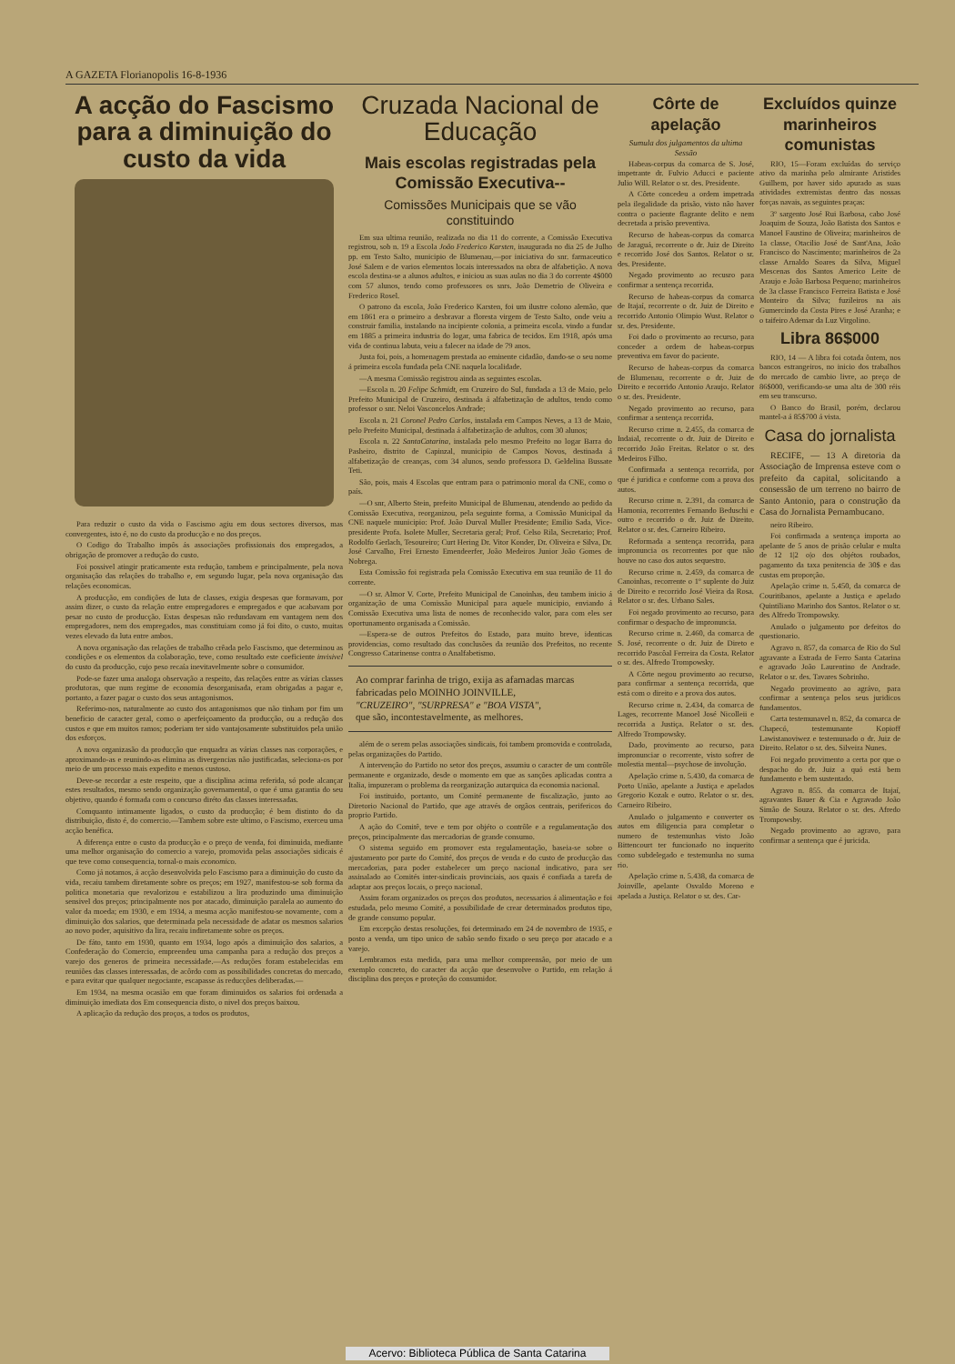A GAZETA Florianopolis 16-8-1936
A acção do Fascismo para a diminuição do custo da vida
Para reduzir o custo da vida o Fascismo agiu em dous sectores diversos, mas convergentes, isto é, no do custo da producção e no dos preços.
O Codigo do Trabalho impôs ás associações profissionais dos empregados, a obrigação de promover a redução do custo.
Foi possivel atingir praticamente esta redução, tambem e principalmente, pela nova organisação das relações do trabalho e, em segundo lugar, pela nova organisação das relações economicas.
A producção, em condições de luta de classes, exigia despesas que formavam, por assim dizer, o custo da relação entre empregadores e empregados e que acabavam por pesar no custo de producção. Estas despesas não redundavam em vantagem nem dos empregadores, nem dos empregados, mas constituiam como já foi dito, o custo, muitas vezes elevado da luta entre ambos.
A nova organisação das relações de trabalho crêada pelo Fascismo, que determinou as condições e os elementos da colaboração, teve, como resultado este coeficiente invisivel do custo da producção, cujo peso recaía inevitavelmente sobre o consumidor.
Pode-se fazer uma analoga observação a respeito, das relações entre as várias classes produtoras, que num regime de economia desorganisada, eram obrigadas a pagar e, portanto, a fazer pagar o custo dos seus antagonismos.
Referimo-nos, naturalmente ao custo dos antagonismos que não tinham por fim um beneficio de caracter geral, como o aperfeiçoamento da producção, ou a redução dos custos e que em muitos ramos; poderiam ter sido vantajosamente substituidos pela união dos esforços.
A nova organizasão da producção que enquadra as várias classes nas corporações, e aproximando-as e reunindo-as elimina as divergencias não justificadas, seleciona-os por meio de um processo mais expedito e menos custoso.
Deve-se recordar a este respeito, que a disciplina acima referida, só pode alcançar estes resultados, mesmo sendo organização governamental, o que é uma garantia do seu objetivo, quando é formada com o concurso diréto das classes interessadas.
Comquanto intimamente ligados, o custo da producção; é bem distinto do da distribuição, disto é, do comercio.—Tambem sobre este ultimo, o Fascismo, exerceu uma acção benéfica.
A diferença entre o custo da producção e o preço de venda, foi diminuida, mediante uma melhor organisação do comercio a varejo, promovida pelas associações sidicais é que teve como consequencia, tornal-o mais economico.
Como já notamos, á acção desenvolvida pelo Fascismo para a diminuição do custo da vida, recaiu tambem diretamente sobre os preços; em 1927, manifestou-se sob forma da politica monetaria que revalorizou e estabilizou a lira produzindo uma diminuição sensivel dos preços; principalmente nos por atacado, diminuição paralela ao aumento do valor da moeda; em 1930, e em 1934, a mesma acção manifestou-se novamente, com a diminuição dos salarios, que determinada pela necessidade de adatar os mesmos salarios ao novo poder, aquisitivo da lira, recaiu indiretamente sobre os preços.
De fáto, tanto em 1930, quanto em 1934, logo após a diminuição dos salarios, a Confederação do Comercio, empreendeu uma campanha para a redução dos preços a varejo dos generos de primeira necessidade.—As reduções foram estabelecidas em reuniões das classes interessadas, de acôrdo com as possibilidades concretas do mercado, e para evitar que qualquer negociante, escapasse ás reducções deliberadas.—
Em 1934, na mesma ocasião em que foram diminuidos os salarios foi ordenada a diminuição imediata dos Em consequencia disto, o nivel dos preços baixou.
A aplicação da redução dos proços, a todos os produtos,
Cruzada Nacional de Educação
Mais escolas registradas pela Comissão Executiva--
Comissões Municipais que se vão constituindo
Em sua ultima reunião, realizada no dia 11 do corrente, a Comissão Executiva registrou, sob n. 19 a Escola João Frederico Karsten, inaugurada no dia 25 de Julho pp. em Testo Salto, municipio de Blumenau,—por iniciativa do snr. farmaceutico José Salem e de varios elementos locais interessados na obra de alfabetição. A nova escola destina-se a alunos adultos, e iniciou as suas aulas no dia 3 do corrente 4$000 com 57 alunos, tendo como professores os snrs. João Demetrio de Oliveira e Frederico Rosel.
O patrono da escola, João Frederico Karsten, foi um ilustre colono alemão, que em 1861 era o primeiro a desbravar a floresta virgem de Testo Salto, onde veiu a construir familia, instalando na incipiente colonia, a primeira escola. vindo a fundar em 1885 a primeira industria do logar, uma fabrica de tecidos. Em 1918, após uma vida de continua labuta, veiu a falecer na idade de 79 anos.
Justa foi, pois, a homenagem prestada ao eminente cidadão, dando-se o seu nome á primeira escola fundada pela CNE naquela localidade.
—A mesma Comissão registrou ainda as seguintes escolas.
—Escola n. 20 Felipe Schmidt, em Cruzeiro do Sul, fundada a 13 de Maio, pelo Prefeito Municipal de Cruzeiro, destinada á alfabetização de adultos, tendo como professor o snr. Neloi Vasconcelos Andrade;
Escola n. 21 Coronel Pedro Carlos, instalada em Campos Neves, a 13 de Maio, pelo Prefeito Municipal, destinada á alfabetização de adultos, com 30 alunos;
Escola n. 22 SantaCatarina, instalada pelo mesmo Prefeito no logar Barra do Pasheiro, distrito de Capinzal, municipio de Campos Novos, destinada á alfabetização de creanças, com 34 alunos, sendo professora D. Geldelina Bussate Teti.
São, pois, mais 4 Escolas que entram para o patrimonio moral da CNE, como o país.
—O snr, Alberto Stein, prefeito Municipal de Blumenau, atendendo ao pedido da Comissão Executiva, reorganizou, pela seguinte forma, a Comissão Municipal da CNE naquele municipio: Prof. João Durval Muller Presidente; Emilio Sada, Vice-presidente Profa. Isolete Muller, Secretaria geral; Prof. Celso Rila, Secretario; Prof. Rodolfo Gerlach, Tesoureiro; Curt Hering Dr. Vitor Konder, Dr. Oliveira e Silva, Dr. José Carvalho, Frei Ernesto Emendeerfer, João Medeiros Junior João Gomes de Nobrega.
Esta Comissão foi registrada pela Comissão Executiva em sua reunião de 11 do corrente.
—O sr. Almor V. Corte, Prefeito Municipal de Canoinhas, deu tambem inicio á organização de uma Comissão Municipal para aquele municipio, enviando á Comissão Executiva uma lista de nomes de reconhecido valor, para com eles ser oportunamento organisada a Comissão.
—Espera-se de outros Prefeitos do Estado, para muito breve, identicas providencias, como resultado das conclusões da reunião dos Prefeitos, no recente Congresso Catarinense contra o Analfabetismo.
Ao comprar farinha de trigo, exija as afamadas marcas fabricadas pelo MOINHO JOINVILLE,
"CRUZEIRO", "SURPRESA" e "BOA VISTA",
que são, incontestavelmente, as melhores.
além de o serem pelas associações sindicais, foi tambem promovida e controlada, pelas organizações do Partido.
A intervenção do Partido no setor dos preços, assumiu o caracter de um contrôle permanente e organizado, desde o momento em que as sanções aplicadas contra a Italia, impuzeram o problema da reorganização autarquica da economia nacional.
Foi instituido, portanto, um Comité permanente de fiscalização, junto ao Diretorio Nacional do Partido, que age através de orgãos centrais, perifericos do proprio Partido.
A ação do Comitê, teve e tem por objéto o contrôle e a regulamentação dos preços, principalmente das mercadorias de grande consumo.
O sistema seguido em promover esta regulamentação, baseia-se sobre o ajustamento por parte do Comité, dos preços de venda e do custo de producção das mercadorias, para poder estabelecer um preço nacional indicativo, para ser assinalado ao Comités inter-sindicais provinciais, aos quais é confiada a tarefa de adaptar aos preços locais, o preço nacional.
Assim foram organizados os preços dos produtos, necessarios á alimentação e foi estudada, pelo mesmo Comité, a possibilidade de crear determinados produtos tipo, de grande consumo popular.
Em excepção destas resoluções, foi determinado em 24 de novembro de 1935, e posto a venda, um tipo unico de sabão sendo fixado o seu preço por atacado e a varejo.
Lembramos esta medida, para uma melhor compreensão, por meio de um exemplo concreto, do caracter da acção que desenvolve o Partido, em relação á disciplina dos preços e proteção do consumidor.
Côrte de apelação
Sumula dos julgamentos da ultima Sessão
Habeas-corpus da comarca de S. José, impetrante dr. Fulvio Aducci e paciente Julio Will. Relator o sr. des. Presidente.
A Côrte concedeu a ordem impetrada pela ilegalidade da prisão, visto não haver contra o paciente flagrante delito e nem decretada a prisão preventiva.
Recurso de habeas-corpus da comarca de Jaraguá, recorrente o dr. Juiz de Direito e recorrido José dos Santos. Relator o sr. des. Presidente.
Negado provimento ao recusro para confirmar a sentença recorrida.
Recurso de habeas-corpus da comarca de Itajaí, recorrente o dr. Juiz de Direito e recorrido Antonio Olimpio Wust. Relator o sr. des. Presidente.
Foi dado o provimento ao recurso, para conceder a ordem de habeas-corpus preventiva em favor do paciente.
Recurso de habeas-corpus da comarca de Blumenau, recorrente o dr. Juiz de Direito e recorrido Antonio Araujo. Relator o sr. des. Presidente.
Negado provimento ao recurso, para confirmar a sentença recorrida.
Recurso crime n. 2.455, da comarca de Indaial, recorrente o dr. Juiz de Direito e recorrido João Freitas. Relator o sr. des Medeiros Filho.
Confirmada a sentença recorrida, por que é juridica e conforme com a prova dos autos.
Recurso crime n. 2.391, da comarca de Hamonia, recorrentes Fernando Beduschi e outro e recorrido o dr. Juiz de Direito. Relator o sr. des. Carneiro Ribeiro.
Reformada a sentença recorrida, para impronuncia os recorrentes por que não houve no caso dos autos sequestro.
Recurso crime n. 2.459, da comarca de Canoinhas, recorrente o 1º suplente do Juiz de Direito e recorrido José Vieira da Rosa. Relator o sr. des. Urbano Sales.
Foi negado provimento ao recurso, para confirmar o despacho de impronuncia.
Recurso crime n. 2.460, da comarca de S. José, recorrente o dr. Juiz de Direto e recorrido Pascôal Ferreira da Costa. Relator o sr. des. Alfredo Trompowsky.
A Côrte negou provimento ao recurso, para confirmar a sentença recorrida, que está com o direito e a prova dos autos.
Recurso crime n. 2.434, da comarca de Lages, recorrente Manoel José Nicolleii e recorrida a Justiça. Relator o sr. des. Alfredo Trompowsky.
Dado, provimento ao recurso, para impronunciar o recorrente, visto sofrer de molestia mental—psychose de involução.
Apelação crime n. 5.430, da comarca de Porto União, apelante a Justiça e apelados Gregorio Kozak e outro. Relator o sr. des. Carneiro Ribeiro.
Anulado o julgamento e converter os autos em diligencia para completar o numero de testemunhas visto João Bittencourt ter funcionado no inquerito como subdelegado e testemunha no suma rio.
Apelação crime n. 5.438, da comarca de Joinville, apelante Osvaldo Moreno e apelada a Justiça. Relator o sr. des. Car-
Excluídos quinze marinheiros comunistas
RIO, 15—Foram excluídas do serviço ativo da marinha pelo almirante Aristides Guilhem, por haver sido apurado as suas atividades extremistas dentro das nossas forças navais, as seguintes praças:
3º sargento José Rui Barbosa, cabo José Joaquim de Souza, João Batista dos Santos e Manoel Faustino de Oliveira; marinheiros de 1a classe, Otacilio José de Sant'Ana, João Francisco do Nascimento; marinheiros de 2a classe Arnaldo Soares da Silva, Miguel Mescenas dos Santos Americo Leite de Araujo e João Barbosa Pequeno; marinheiros de 3a classe Francisco Ferreira Batista e José Monteiro da Silva; fuzileiros na ais Gumercindo da Costa Pires e José Aranha; e o taifeiro Ademar da Luz Virgolino.
Libra 86$000
RIO, 14 — A libra foi cotada ôntem, nos bancos estrangeiros, no inicio dos trabalhos do mercado de cambio livre, ao preço de 86$000, verificando-se uma alta de 300 réis em seu transcurso.
O Banco do Brasil, porém, declarou mantel-a á 85$700 á vista.
Casa do jornalista
RECIFE, — 13 A diretoria da Associação de Imprensa esteve com o prefeito da capital, solicitando a consessão de um terreno no bairro de Santo Antonio, para o construção da Casa do Jornalista Pernambucano.
neiro Ribeiro.
Foi confirmada a sentença importa ao apelante de 5 anos de prisão celular e multa de 12 1|2 o|o dos objétos roubados, pagamento da taxa penitencia de 30$ e das custas em proporção.
Apelação crime n. 5.450, da comarca de Couritibanos, apelante a Justiça e apelado Quintiliano Marinho dos Santos. Relator o sr. des Alfredo Trompowsky.
Anulado o julgamento por defeitos do questionario.
Agravo n. 857, da comarca de Rio do Sul agravante a Estrada de Ferro Santa Catarina e agravado João Laurentino de Andrade. Relator o sr. des. Tavares Sobrinho.
Negado provimento ao agrávo, para confirmar a sentença pelos seus juridicos fundamentos.
Carta testemunavel n. 852, da comarca de Chapecó, testemunante Kopioff Lawistanoviwez e testemunado o dr. Juiz de Direito. Relator o sr. des. Silveira Nunes.
Foi negado provimento a certa por que o despacho do dr. Juiz a quó está bem fundamento e bem sustentado.
Agravo n. 855. da comarca de Itajaí, agravantes Bauer & Cia e Agravado João Simão de Souza. Relator o sr. des. Afredo Trompowsby.
Negado provimento ao agravo, para confirmar a sentença que é juricida.
Acervo: Biblioteca Pública de Santa Catarina